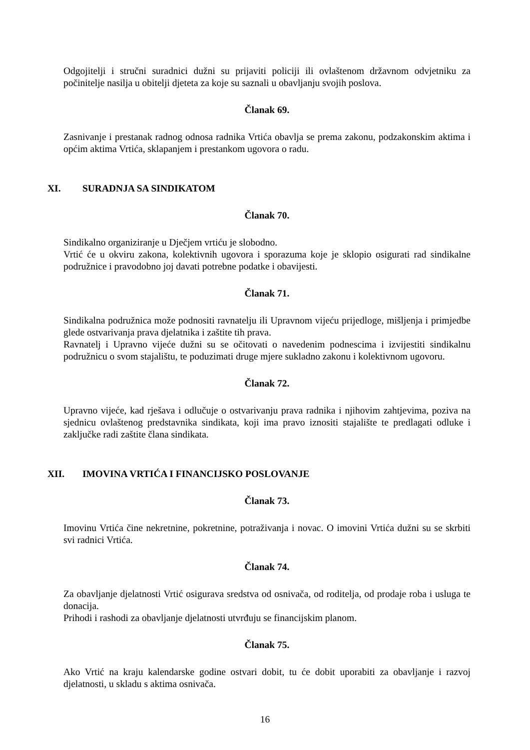Odgojitelji i stručni suradnici dužni su prijaviti policiji ili ovlaštenom državnom odvjetniku za počinitelje nasilja u obitelji djeteta za koje su saznali u obavljanju svojih poslova.
Članak 69.
Zasnivanje i prestanak radnog odnosa radnika Vrtića obavlja se prema zakonu, podzakonskim aktima i općim aktima Vrtića, sklapanjem i prestankom ugovora o radu.
XI. SURADNJA SA SINDIKATOM
Članak 70.
Sindikalno organiziranje u Dječjem vrtiću je slobodno.
Vrtić će u okviru zakona, kolektivnih ugovora i sporazuma koje je sklopio osigurati rad sindikalne podružnice i pravodobno joj davati potrebne podatke i obavijesti.
Članak 71.
Sindikalna podružnica može podnositi ravnatelju ili Upravnom vijeću prijedloge, mišljenja i primjedbe glede ostvarivanja prava djelatnika i zaštite tih prava.
Ravnatelj i Upravno vijeće dužni su se očitovati o navedenim podnescima i izvijestiti sindikalnu podružnicu o svom stajalištu, te poduzimati druge mjere sukladno zakonu i kolektivnom ugovoru.
Članak 72.
Upravno vijeće, kad rješava i odlučuje o ostvarivanju prava radnika i njihovim zahtjevima, poziva na sjednicu ovlaštenog predstavnika sindikata, koji ima pravo iznositi stajalište te predlagati odluke i zaključke radi zaštite člana sindikata.
XII. IMOVINA VRTIĆA I FINANCIJSKO POSLOVANJE
Članak 73.
Imovinu Vrtića čine nekretnine, pokretnine, potraživanja i novac. O imovini Vrtića dužni su se skrbiti svi radnici Vrtića.
Članak 74.
Za obavljanje djelatnosti Vrtić osigurava sredstva od osnivača, od roditelja, od prodaje roba i usluga te donacija.
Prihodi i rashodi za obavljanje djelatnosti utvrđuju se financijskim planom.
Članak 75.
Ako Vrtić na kraju kalendarske godine ostvari dobit, tu će dobit uporabiti za obavljanje i razvoj djelatnosti, u skladu s aktima osnivača.
16